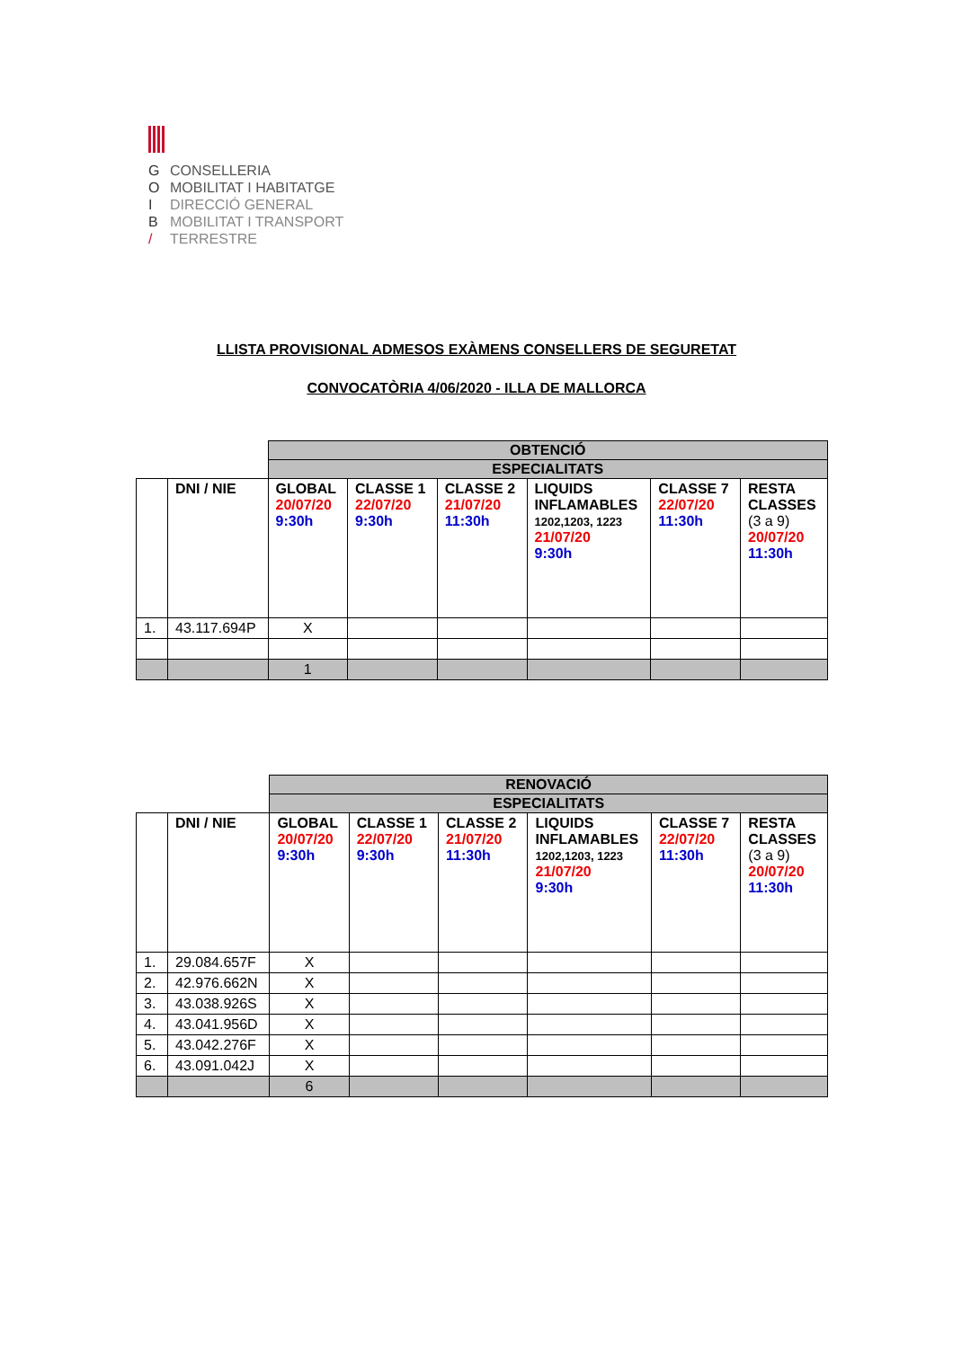G CONSELLERIA
O MOBILITAT I HABITATGE
I DIRECCIÓ GENERAL
B MOBILITAT I TRANSPORT
/ TERRESTRE
LLISTA PROVISIONAL ADMESOS EXÀMENS CONSELLERS DE SEGURETAT
CONVOCATÒRIA 4/06/2020 - ILLA DE MALLORCA
| | | OBTENCIÓ | | | | | |
| | | ESPECIALITATS | | | | | |
| | DNI / NIE | GLOBAL 20/07/20 9:30h | CLASSE 1 22/07/20 9:30h | CLASSE 2 21/07/20 11:30h | LIQUIDS INFLAMABLES 1202,1203, 1223 21/07/20 9:30h | CLASSE 7 22/07/20 11:30h | RESTA CLASSES (3 a 9) 20/07/20 11:30h |
| 1. | 43.117.694P | X | | | | | |
| | | 1 | | | | | |
| | | RENOVACIÓ | | | | | |
| | | ESPECIALITATS | | | | | |
| | DNI / NIE | GLOBAL 20/07/20 9:30h | CLASSE 1 22/07/20 9:30h | CLASSE 2 21/07/20 11:30h | LIQUIDS INFLAMABLES 1202,1203, 1223 21/07/20 9:30h | CLASSE 7 22/07/20 11:30h | RESTA CLASSES (3 a 9) 20/07/20 11:30h |
| 1. | 29.084.657F | X | | | | | |
| 2. | 42.976.662N | X | | | | | |
| 3. | 43.038.926S | X | | | | | |
| 4. | 43.041.956D | X | | | | | |
| 5. | 43.042.276F | X | | | | | |
| 6. | 43.091.042J | X | | | | | |
| | | 6 | | | | | |